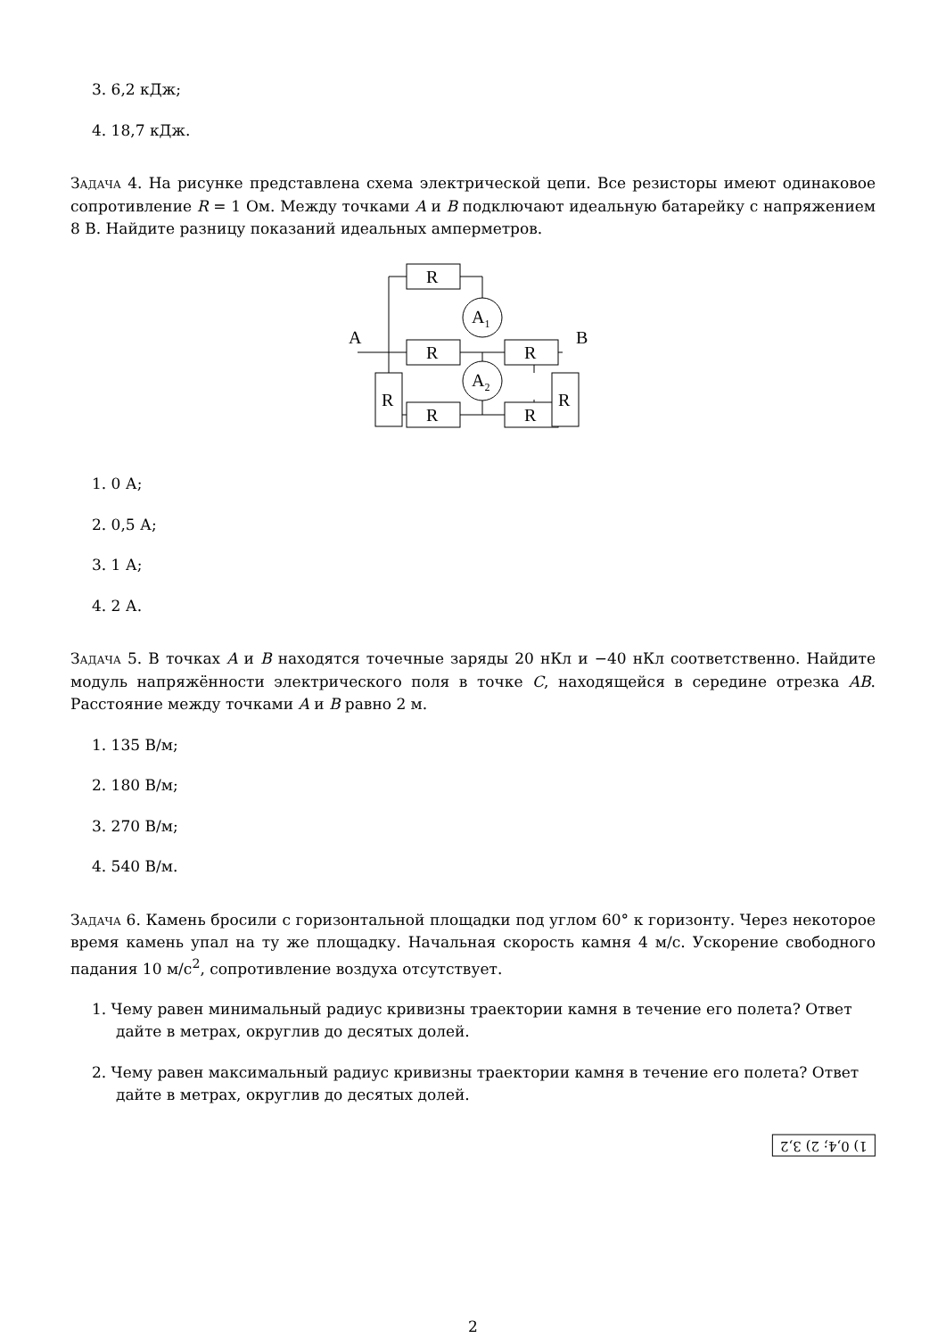3. 6,2 кДж;
4. 18,7 кДж.
Задача 4. На рисунке представлена схема электрической цепи. Все резисторы имеют одинаковое сопротивление R = 1 Ом. Между точками A и B подключают идеальную батарейку с напряжением 8 В. Найдите разницу показаний идеальных амперметров.
R
R
R
R
R
R
R
A1
A2
A
B
1. 0 А;
2. 0,5 А;
3. 1 А;
4. 2 А.
Задача 5. В точках A и B находятся точечные заряды 20 нКл и −40 нКл соответственно. Найдите модуль напряжённости электрического поля в точке C, находящейся в середине отрезка AB. Расстояние между точками A и B равно 2 м.
1. 135 В/м;
2. 180 В/м;
3. 270 В/м;
4. 540 В/м.
Задача 6. Камень бросили с горизонтальной площадки под углом 60° к горизонту. Через некоторое время камень упал на ту же площадку. Начальная скорость камня 4 м/с. Ускорение свободного падания 10 м/с<sup>2</sup>, сопротивление воздуха отсутствует.
1. Чему равен минимальный радиус кривизны траектории камня в течение его полета? Ответ дайте в метрах, округлив до десятых долей.
2. Чему равен максимальный радиус кривизны траектории камня в течение его полета? Ответ дайте в метрах, округлив до десятых долей.
1) 0,4; 2) 3,2
2